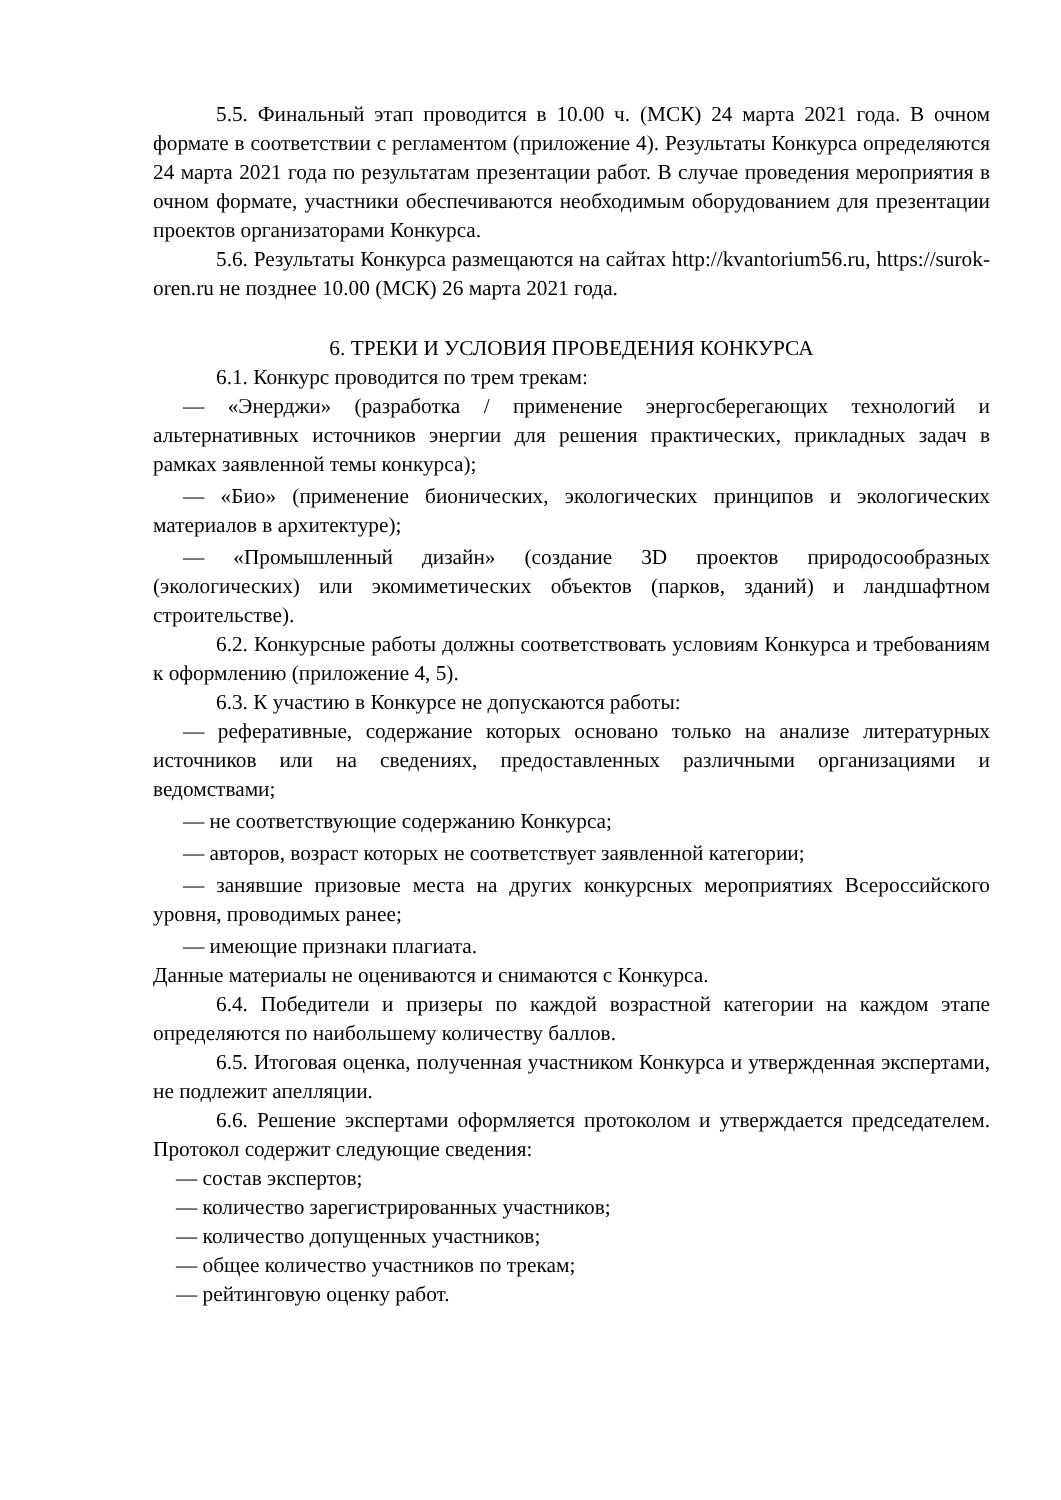5.5. Финальный этап проводится в 10.00 ч. (МСК) 24 марта 2021 года. В очном формате в соответствии с регламентом (приложение 4). Результаты Конкурса определяются 24 марта 2021 года по результатам презентации работ. В случае проведения мероприятия в очном формате, участники обеспечиваются необходимым оборудованием для презентации проектов организаторами Конкурса.
5.6. Результаты Конкурса размещаются на сайтах http://kvantorium56.ru, https://surok-oren.ru не позднее 10.00 (МСК) 26 марта 2021 года.
6. ТРЕКИ И УСЛОВИЯ ПРОВЕДЕНИЯ КОНКУРСА
6.1. Конкурс проводится по трем трекам:
— «Энерджи» (разработка / применение энергосберегающих технологий и альтернативных источников энергии для решения практических, прикладных задач в рамках заявленной темы конкурса);
— «Био» (применение бионических, экологических принципов и экологических материалов в архитектуре);
— «Промышленный дизайн» (создание 3D проектов природосообразных (экологических) или экомиметических объектов (парков, зданий) и ландшафтном строительстве).
6.2. Конкурсные работы должны соответствовать условиям Конкурса и требованиям к оформлению (приложение 4, 5).
6.3. К участию в Конкурсе не допускаются работы:
— реферативные, содержание которых основано только на анализе литературных источников или на сведениях, предоставленных различными организациями и ведомствами;
— не соответствующие содержанию Конкурса;
— авторов, возраст которых не соответствует заявленной категории;
— занявшие призовые места на других конкурсных мероприятиях Всероссийского уровня, проводимых ранее;
— имеющие признаки плагиата.
Данные материалы не оцениваются и снимаются с Конкурса.
6.4. Победители и призеры по каждой возрастной категории на каждом этапе определяются по наибольшему количеству баллов.
6.5. Итоговая оценка, полученная участником Конкурса и утвержденная экспертами, не подлежит апелляции.
6.6. Решение экспертами оформляется протоколом и утверждается председателем. Протокол содержит следующие сведения:
— состав экспертов;
— количество зарегистрированных участников;
— количество допущенных участников;
— общее количество участников по трекам;
— рейтинговую оценку работ.